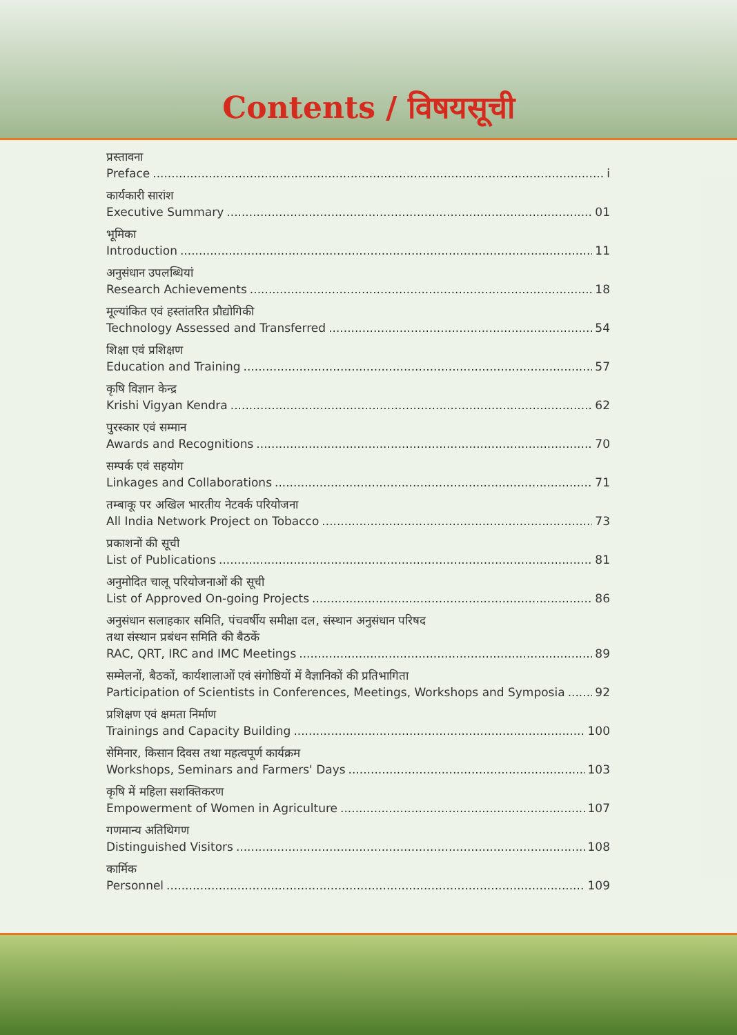Contents / विषयसूची
प्रस्तावना
Preface i
कार्यकारी सारांश
Executive Summary 01
भूमिका
Introduction 11
अनुसंधान उपलब्धियां
Research Achievements 18
मूल्यांकित एवं हस्तांतरित प्रौद्योगिकी
Technology Assessed and Transferred 54
शिक्षा एवं प्रशिक्षण
Education and Training 57
कृषि विज्ञान केन्द्र
Krishi Vigyan Kendra 62
पुरस्कार एवं सम्मान
Awards and Recognitions 70
सम्पर्क एवं सहयोग
Linkages and Collaborations 71
तम्बाकू पर अखिल भारतीय नेटवर्क परियोजना
All India Network Project on Tobacco 73
प्रकाशनों की सूची
List of Publications 81
अनुमोदित चालू परियोजनाओं की सूची
List of Approved On-going Projects 86
अनुसंधान सलाहकार समिति, पंचवर्षीय समीक्षा दल, संस्थान अनुसंधान परिषद
तथा संस्थान प्रबंधन समिति की बैठकें
RAC, QRT, IRC and IMC Meetings 89
सम्मेलनों, बैठकों, कार्यशालाओं एवं संगोष्ठियों में वैज्ञानिकों की प्रतिभागिता
Participation of Scientists in Conferences, Meetings, Workshops and Symposia 92
प्रशिक्षण एवं क्षमता निर्माण
Trainings and Capacity Building 100
सेमिनार, किसान दिवस तथा महत्वपूर्ण कार्यक्रम
Workshops, Seminars and Farmers' Days 103
कृषि में महिला सशक्तिकरण
Empowerment of Women in Agriculture 107
गणमान्य अतिथिगण
Distinguished Visitors 108
कार्मिक
Personnel 109